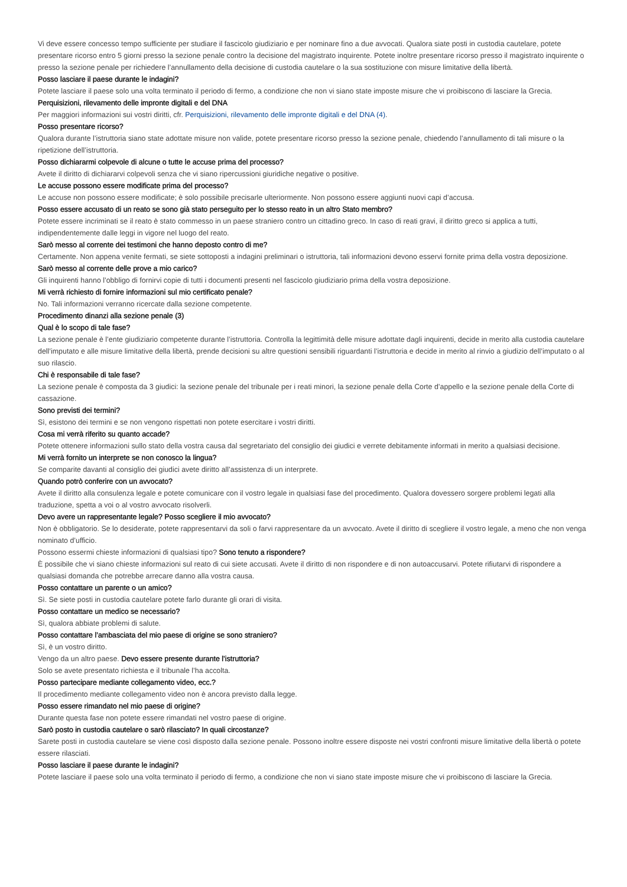Vi deve essere concesso tempo sufficiente per studiare il fascicolo giudiziario e per nominare fino a due avvocati. Qualora siate posti in custodia cautelare, potete presentare ricorso entro 5 giorni presso la sezione penale contro la decisione del magistrato inquirente. Potete inoltre presentare ricorso presso il magistrato inquirente o presso la sezione penale per richiedere l’annullamento della decisione di custodia cautelare o la sua sostituzione con misure limitative della libertà.
Posso lasciare il paese durante le indagini?
Potete lasciare il paese solo una volta terminato il periodo di fermo, a condizione che non vi siano state imposte misure che vi proibiscono di lasciare la Grecia.
Perquisizioni, rilevamento delle impronte digitali e del DNA
Per maggiori informazioni sui vostri diritti, cfr. Perquisizioni, rilevamento delle impronte digitali e del DNA (4).
Posso presentare ricorso?
Qualora durante l’istruttoria siano state adottate misure non valide, potete presentare ricorso presso la sezione penale, chiedendo l’annullamento di tali misure o la ripetizione dell’istruttoria.
Posso dichiararmi colpevole di alcune o tutte le accuse prima del processo?
Avete il diritto di dichiararvi colpevoli senza che vi siano ripercussioni giuridiche negative o positive.
Le accuse possono essere modificate prima del processo?
Le accuse non possono essere modificate; è solo possibile precisarle ulteriormente. Non possono essere aggiunti nuovi capi d’accusa.
Posso essere accusato di un reato se sono già stato perseguito per lo stesso reato in un altro Stato membro?
Potete essere incriminati se il reato è stato commesso in un paese straniero contro un cittadino greco. In caso di reati gravi, il diritto greco si applica a tutti, indipendentemente dalle leggi in vigore nel luogo del reato.
Sarò messo al corrente dei testimoni che hanno deposto contro di me?
Certamente. Non appena venite fermati, se siete sottoposti a indagini preliminari o istruttoria, tali informazioni devono esservi fornite prima della vostra deposizione.
Sarò messo al corrente delle prove a mio carico?
Gli inquirenti hanno l’obbligo di fornirvi copie di tutti i documenti presenti nel fascicolo giudiziario prima della vostra deposizione.
Mi verrà richiesto di fornire informazioni sul mio certificato penale?
No. Tali informazioni verranno ricercate dalla sezione competente.
Procedimento dinanzi alla sezione penale (3)
Qual è lo scopo di tale fase?
La sezione penale è l’ente giudiziario competente durante l’istruttoria. Controlla la legittimità delle misure adottate dagli inquirenti, decide in merito alla custodia cautelare dell’imputato e alle misure limitative della libertà, prende decisioni su altre questioni sensibili riguardanti l’istruttoria e decide in merito al rinvio a giudizio dell’imputato o al suo rilascio.
Chi è responsabile di tale fase?
La sezione penale è composta da 3 giudici: la sezione penale del tribunale per i reati minori, la sezione penale della Corte d’appello e la sezione penale della Corte di cassazione.
Sono previsti dei termini?
Sì, esistono dei termini e se non vengono rispettati non potete esercitare i vostri diritti.
Cosa mi verrà riferito su quanto accade?
Potete ottenere informazioni sullo stato della vostra causa dal segretariato del consiglio dei giudici e verrete debitamente informati in merito a qualsiasi decisione.
Mi verrà fornito un interprete se non conosco la lingua?
Se comparite davanti al consiglio dei giudici avete diritto all’assistenza di un interprete.
Quando potrò conferire con un avvocato?
Avete il diritto alla consulenza legale e potete comunicare con il vostro legale in qualsiasi fase del procedimento. Qualora dovessero sorgere problemi legati alla traduzione, spetta a voi o al vostro avvocato risolverli.
Devo avere un rappresentante legale? Posso scegliere il mio avvocato?
Non è obbligatorio. Se lo desiderate, potete rappresentarvi da soli o farvi rappresentare da un avvocato. Avete il diritto di scegliere il vostro legale, a meno che non venga nominato d’ufficio.
Possono essermi chieste informazioni di qualsiasi tipo? Sono tenuto a rispondere?
È possibile che vi siano chieste informazioni sul reato di cui siete accusati. Avete il diritto di non rispondere e di non autoaccusarvi. Potete rifiutarvi di rispondere a qualsiasi domanda che potrebbe arrecare danno alla vostra causa.
Posso contattare un parente o un amico?
Sì. Se siete posti in custodia cautelare potete farlo durante gli orari di visita.
Posso contattare un medico se necessario?
Sì, qualora abbiate problemi di salute.
Posso contattare l’ambasciata del mio paese di origine se sono straniero?
Sì, è un vostro diritto.
Vengo da un altro paese. Devo essere presente durante l’istruttoria?
Solo se avete presentato richiesta e il tribunale l’ha accolta.
Posso partecipare mediante collegamento video, ecc.?
Il procedimento mediante collegamento video non è ancora previsto dalla legge.
Posso essere rimandato nel mio paese di origine?
Durante questa fase non potete essere rimandati nel vostro paese di origine.
Sarò posto in custodia cautelare o sarò rilasciato? In quali circostanze?
Sarete posti in custodia cautelare se viene così disposto dalla sezione penale. Possono inoltre essere disposte nei vostri confronti misure limitative della libertà o potete essere rilasciati.
Posso lasciare il paese durante le indagini?
Potete lasciare il paese solo una volta terminato il periodo di fermo, a condizione che non vi siano state imposte misure che vi proibiscono di lasciare la Grecia.